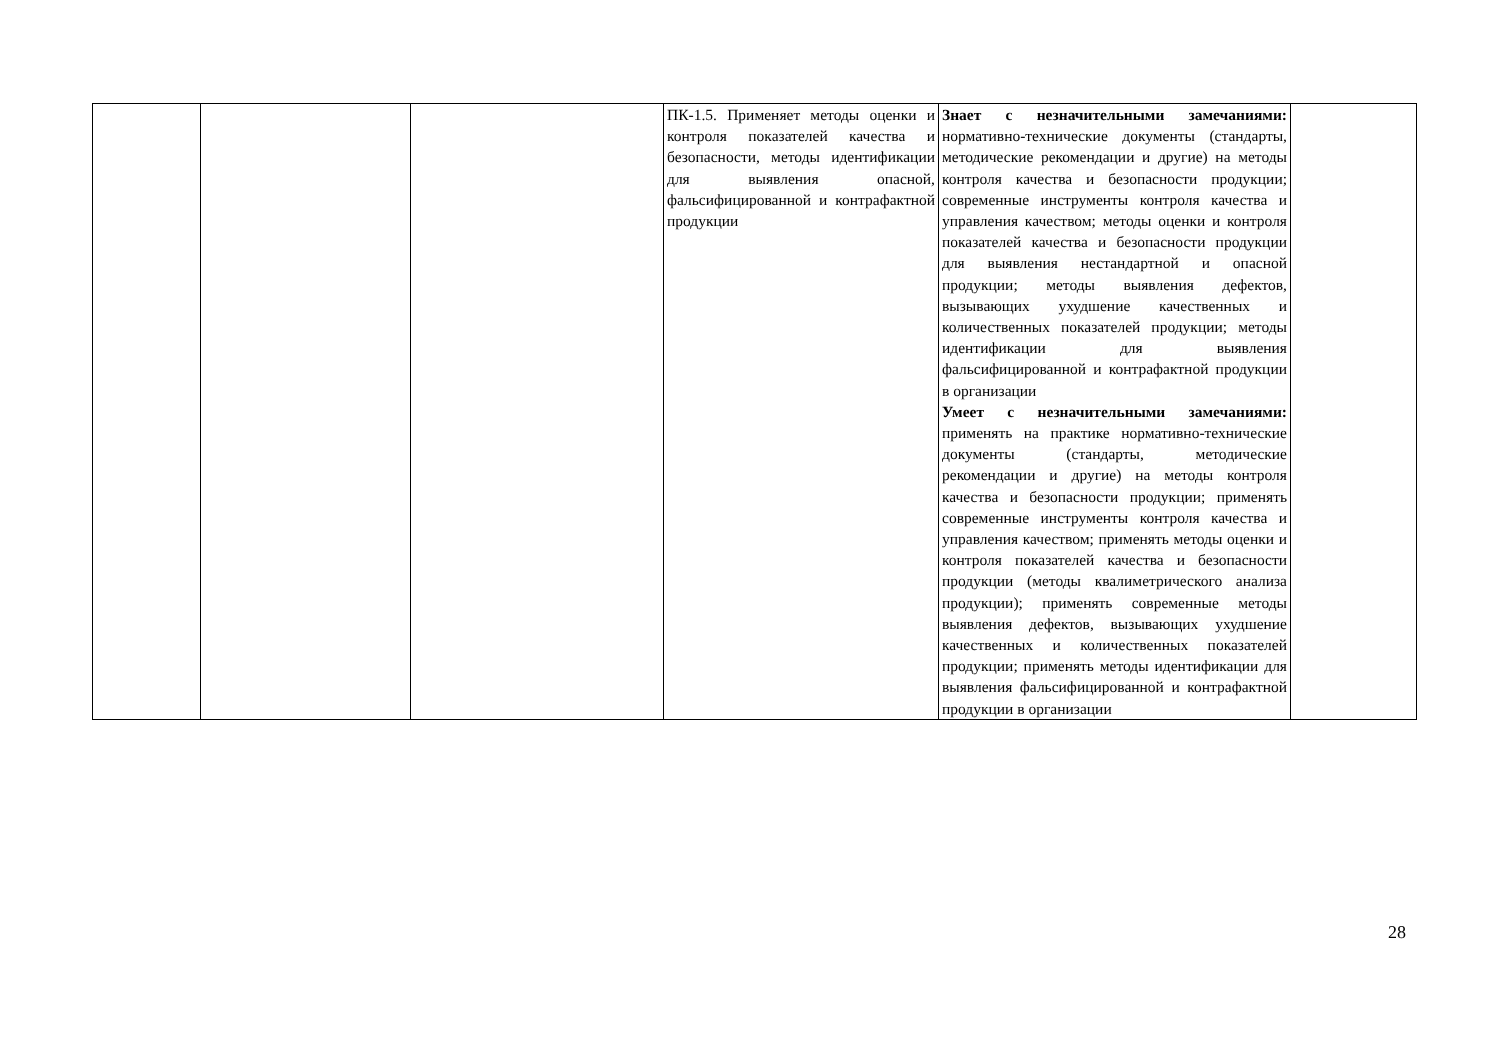| | | | ПК-1.5. Применяет методы оценки и контроля показателей качества и безопасности, методы идентификации для выявления опасной, фальсифицированной и контрафактной продукции | Знает с незначительными замечаниями: нормативно-технические документы (стандарты, методические рекомендации и другие) на методы контроля качества и безопасности продукции; современные инструменты контроля качества и управления качеством; методы оценки и контроля показателей качества и безопасности продукции для выявления нестандартной и опасной продукции; методы выявления дефектов, вызывающих ухудшение качественных и количественных показателей продукции; методы идентификации для выявления фальсифицированной и контрафактной продукции в организации Умеет с незначительными замечаниями: применять на практике нормативно-технические документы (стандарты, методические рекомендации и другие) на методы контроля качества и безопасности продукции; применять современные инструменты контроля качества и управления качеством; применять методы оценки и контроля показателей качества и безопасности продукции (методы квалиметрического анализа продукции); применять современные методы выявления дефектов, вызывающих ухудшение качественных и количественных показателей продукции; применять методы идентификации для выявления фальсифицированной и контрафактной продукции в организации | |
28